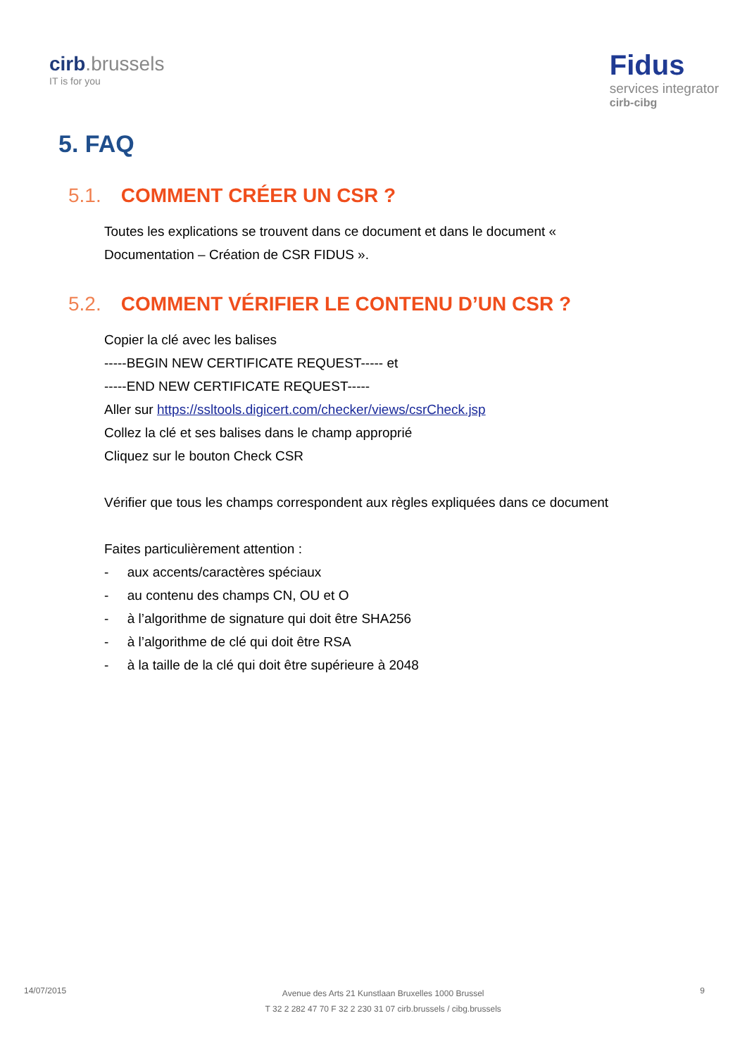cirb.brussels
IT is for you
Fidus
services integrator
cirb-cibg
5. FAQ
5.1. COMMENT CRÉER UN CSR ?
Toutes les explications se trouvent dans ce document et dans le document « Documentation – Création de CSR FIDUS ».
5.2. COMMENT VÉRIFIER LE CONTENU D’UN CSR ?
Copier la clé avec les balises
-----BEGIN NEW CERTIFICATE REQUEST----- et
-----END NEW CERTIFICATE REQUEST-----
Aller sur https://ssltools.digicert.com/checker/views/csrCheck.jsp
Collez la clé et ses balises dans le champ approprié
Cliquez sur le bouton Check CSR
Vérifier que tous les champs correspondent aux règles expliquées dans ce document
Faites particulièrement attention :
- aux accents/caractères spéciaux
- au contenu des champs CN, OU et O
- à l’algorithme de signature qui doit être SHA256
- à l’algorithme de clé qui doit être RSA
- à la taille de la clé qui doit être supérieure à 2048
14/07/2015
Avenue des Arts 21 Kunstlaan Bruxelles 1000 Brussel
T 32 2 282 47 70 F 32 2 230 31 07 cirb.brussels / cibg.brussels
9